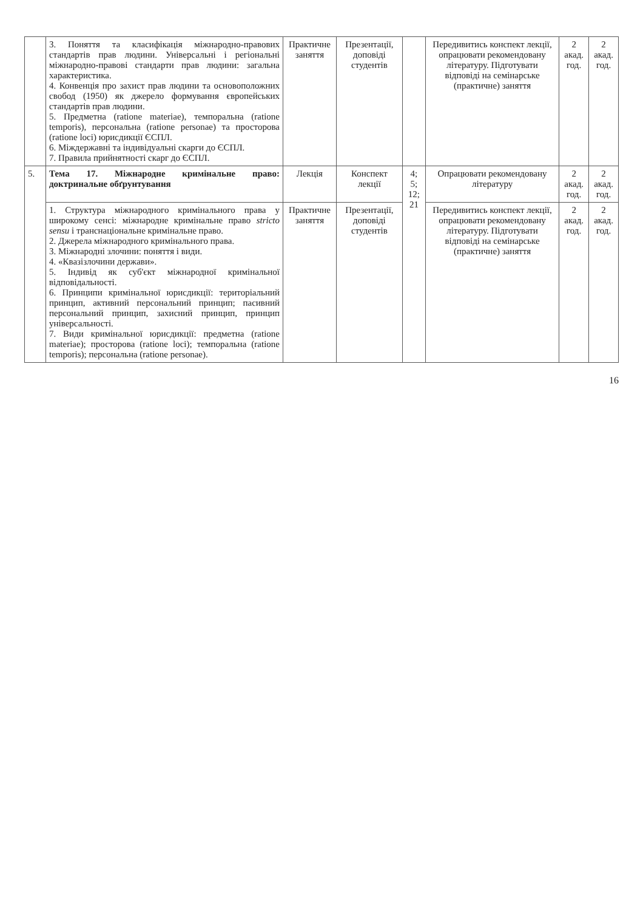| | 3. Поняття та класифікація міжнародно-правових стандартів прав людини. Універсальні і регіональні міжнародно-правові стандарти прав людини: загальна характеристика. 4. Конвенція про захист прав людини та основоположних свобод (1950) як джерело формування європейських стандартів прав людини. 5. Предметна (ratione materiae), темпоральна (ratione temporis), персональна (ratione personae) та просторова (ratione loci) юрисдикції ЄСПЛ. 6. Міждержавні та індивідуальні скарги до ЄСПЛ. 7. Правила прийнятності скарг до ЄСПЛ. | Практичне заняття | Презентації, доповіді студентів | | Передивитись конспект лекції, опрацювати рекомендовану літературу. Підготувати відповіді на семінарське (практичне) заняття | 2 акад. год. | 2 акад. год. |
| 5. | Тема 17. Міжнародне кримінальне право: доктринальне обґрунтування | Лекція | Конспект лекції | 4; 5; 12; 21 | Опрацювати рекомендовану літературу | 2 акад. год. | 2 акад. год. |
| | 1. Структура міжнародного кримінального права у широкому сенсі: міжнародне кримінальне право stricto sensu і транснаціональне кримінальне право. 2. Джерела міжнародного кримінального права. 3. Міжнародні злочини: поняття і види. 4. «Квазізлочини держави». 5. Індивід як суб'єкт міжнародної кримінальної відповідальності. 6. Принципи кримінальної юрисдикції: територіальний принцип, активний персональний принцип; пасивний персональний принцип, захисний принцип, принцип універсальності. 7. Види кримінальної юрисдикції: предметна (ratione materiae); просторова (ratione loci); темпоральна (ratione temporis); персональна (ratione personae). | Практичне заняття | Презентації, доповіді студентів | | Передивитись конспект лекції, опрацювати рекомендовану літературу. Підготувати відповіді на семінарське (практичне) заняття | 2 акад. год. | 2 акад. год. |
16